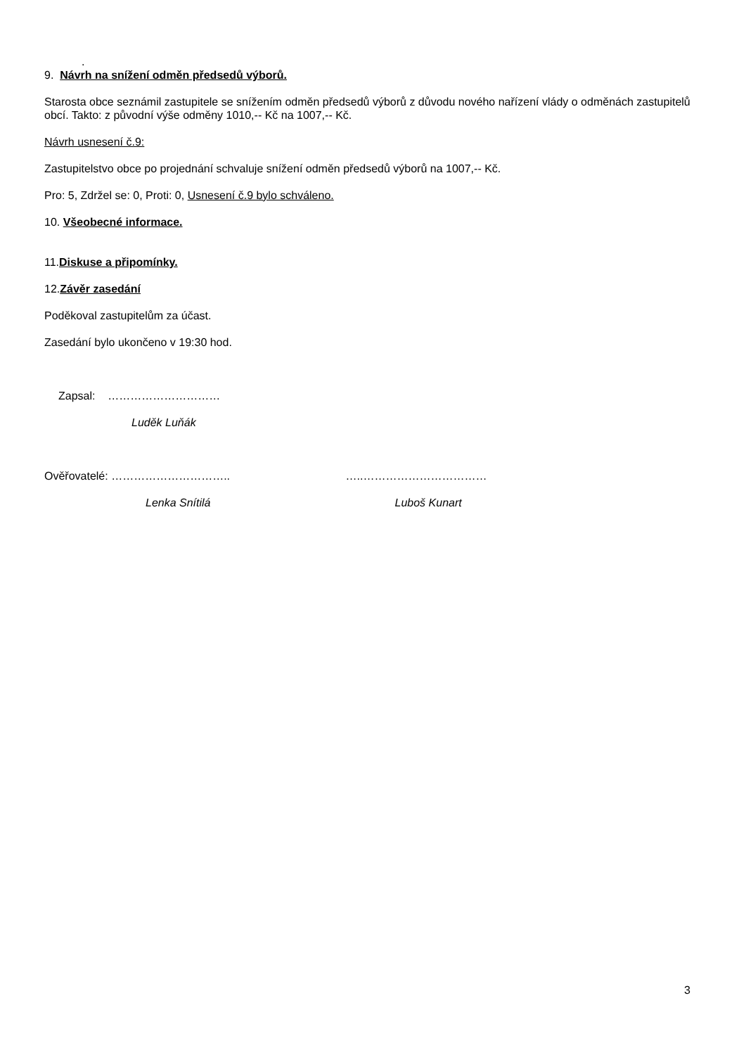.
9. Návrh na snížení odměn předsedů výborů.
Starosta obce seznámil zastupitele se snížením odměn předsedů výborů z důvodu nového nařízení vlády o odměnách zastupitelů obcí. Takto: z původní výše odměny 1010,-- Kč na 1007,-- Kč.
Návrh usnesení č.9:
Zastupitelstvo obce po projednání schvaluje snížení odměn předsedů výborů na 1007,-- Kč.
Pro: 5, Zdržel se: 0, Proti: 0, Usnesení č.9 bylo schváleno.
10. Všeobecné informace.
11.Diskuse a připomínky.
12.Závěr zasedání
Poděkoval zastupitelům za účast.
Zasedání bylo ukončeno v 19:30 hod.
Zapsal: …………………………
Luděk Luňák
Ověřovatelé: ………………………….. …..……………………………
Lenka Snítilá Luboš Kunart
3